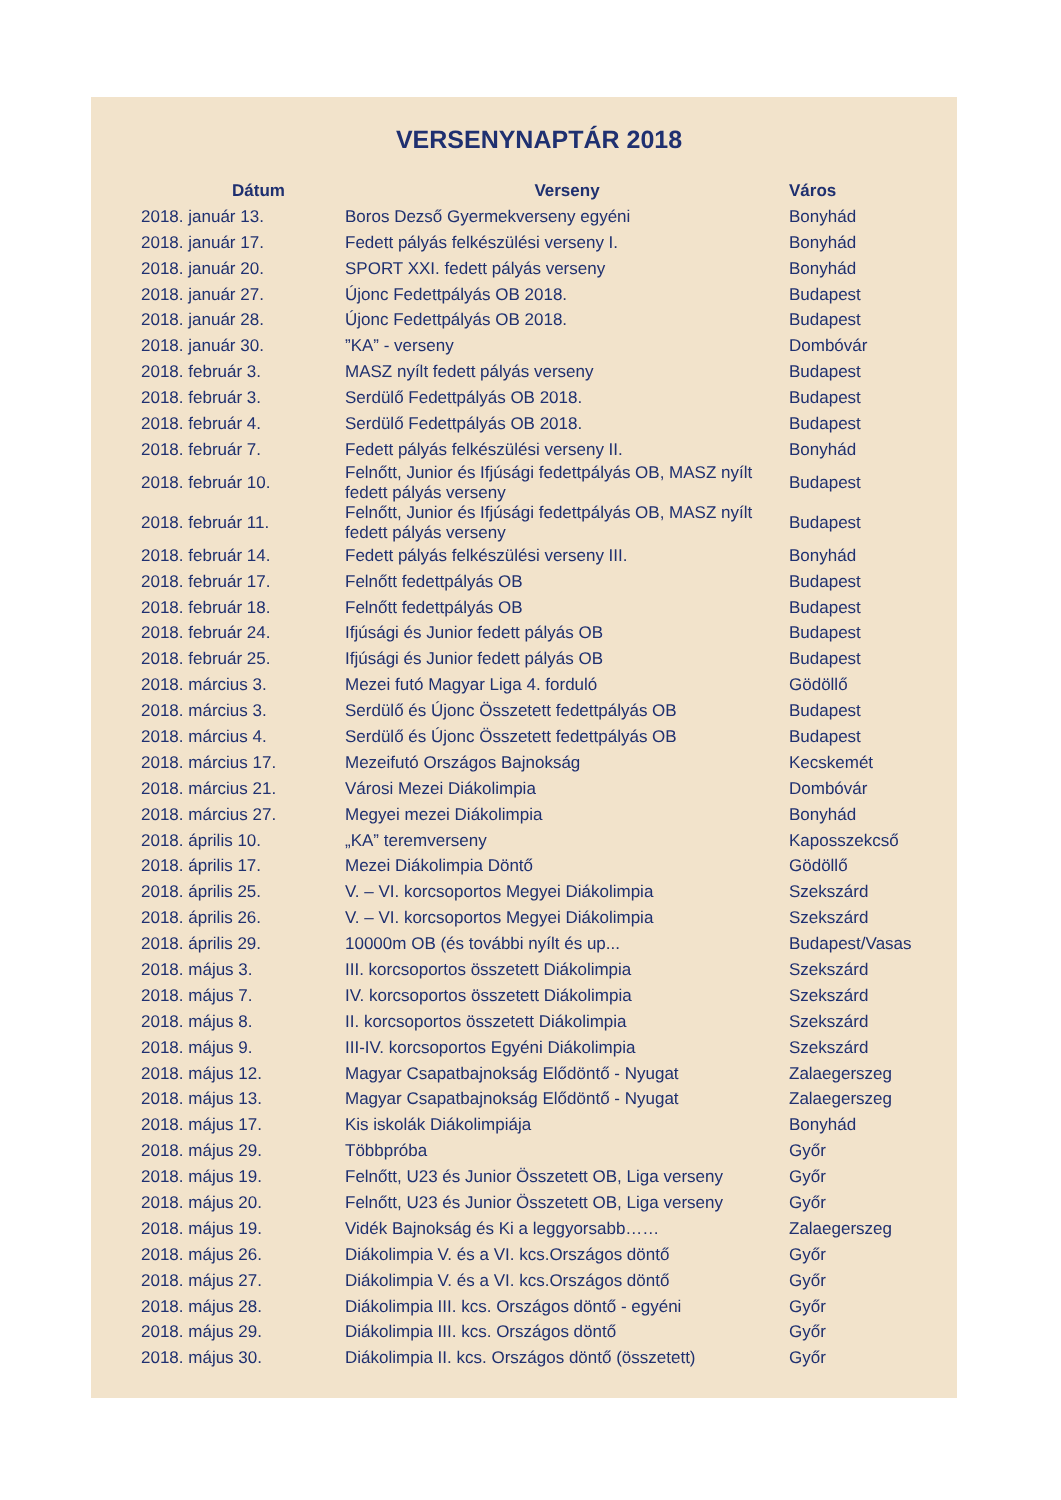VERSENYNAPTÁR 2018
| Dátum | Verseny | Város |
| --- | --- | --- |
| 2018. január 13. | Boros Dezső Gyermekverseny egyéni | Bonyhád |
| 2018. január 17. | Fedett pályás felkészülési verseny I. | Bonyhád |
| 2018. január 20. | SPORT XXI. fedett pályás verseny | Bonyhád |
| 2018. január 27. | Újonc Fedettpályás OB 2018. | Budapest |
| 2018. január 28. | Újonc Fedettpályás OB 2018. | Budapest |
| 2018. január 30. | ”KA” - verseny | Dombóvár |
| 2018. február 3. | MASZ nyílt fedett pályás verseny | Budapest |
| 2018. február 3. | Serdülő Fedettpályás OB 2018. | Budapest |
| 2018. február 4. | Serdülő Fedettpályás OB 2018. | Budapest |
| 2018. február 7. | Fedett pályás felkészülési verseny II. | Bonyhád |
| 2018. február 10. | Felnőtt, Junior és Ifjúsági fedettpályás OB, MASZ nyílt fedett pályás verseny | Budapest |
| 2018. február 11. | Felnőtt, Junior és Ifjúsági fedettpályás OB, MASZ nyílt fedett pályás verseny | Budapest |
| 2018. február 14. | Fedett pályás felkészülési verseny III. | Bonyhád |
| 2018. február 17. | Felnőtt fedettpályás OB | Budapest |
| 2018. február 18. | Felnőtt fedettpályás OB | Budapest |
| 2018. február 24. | Ifjúsági és Junior fedett pályás OB | Budapest |
| 2018. február 25. | Ifjúsági és Junior fedett pályás OB | Budapest |
| 2018. március 3. | Mezei futó Magyar Liga 4. forduló | Gödöllő |
| 2018. március 3. | Serdülő és Újonc Összetett fedettpályás OB | Budapest |
| 2018. március 4. | Serdülő és Újonc Összetett fedettpályás OB | Budapest |
| 2018. március 17. | Mezeifutó Országos Bajnokság | Kecskemét |
| 2018. március 21. | Városi Mezei Diákolimpia | Dombóvár |
| 2018. március 27. | Megyei mezei Diákolimpia | Bonyhád |
| 2018. április 10. | „KA” teremverseny | Kaposszekcső |
| 2018. április 17. | Mezei Diákolimpia Döntő | Gödöllő |
| 2018. április 25. | V. – VI. korcsoportos Megyei Diákolimpia | Szekszárd |
| 2018. április 26. | V. – VI. korcsoportos Megyei Diákolimpia | Szekszárd |
| 2018. április 29. | 10000m OB (és további nyílt és up... | Budapest/Vasas |
| 2018. május 3. | III. korcsoportos összetett Diákolimpia | Szekszárd |
| 2018. május 7. | IV. korcsoportos összetett Diákolimpia | Szekszárd |
| 2018. május 8. | II. korcsoportos összetett Diákolimpia | Szekszárd |
| 2018. május 9. | III-IV. korcsoportos Egyéni Diákolimpia | Szekszárd |
| 2018. május 12. | Magyar Csapatbajnokság Elődöntő - Nyugat | Zalaegerszeg |
| 2018. május 13. | Magyar Csapatbajnokság Elődöntő - Nyugat | Zalaegerszeg |
| 2018. május 17. | Kis iskolák Diákolimpiája | Bonyhád |
| 2018. május 29. | Többpróba | Győr |
| 2018. május 19. | Felnőtt, U23 és Junior Összetett OB, Liga verseny | Győr |
| 2018. május 20. | Felnőtt, U23 és Junior Összetett OB, Liga verseny | Győr |
| 2018. május 19. | Vidék Bajnokság és Ki a leggyorsabb…… | Zalaegerszeg |
| 2018. május 26. | Diákolimpia V. és a VI. kcs.Országos döntő | Győr |
| 2018. május 27. | Diákolimpia V. és a VI. kcs.Országos döntő | Győr |
| 2018. május 28. | Diákolimpia III. kcs. Országos döntő - egyéni | Győr |
| 2018. május 29. | Diákolimpia III. kcs. Országos döntő | Győr |
| 2018. május 30. | Diákolimpia II. kcs. Országos döntő (összetett) | Győr |